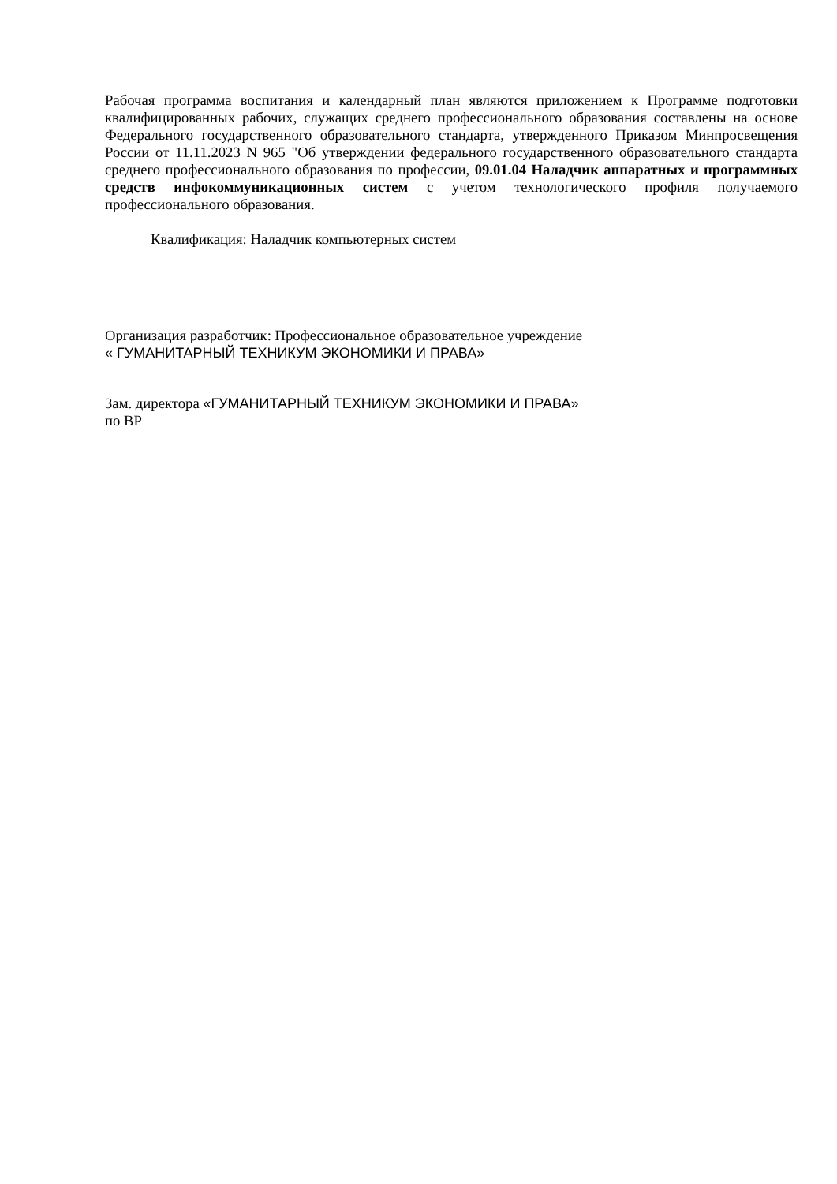Рабочая программа воспитания и календарный план являются приложением к Программе подготовки квалифицированных рабочих, служащих среднего профессионального образования составлены на основе Федерального государственного образовательного стандарта, утвержденного Приказом Минпросвещения России от 11.11.2023 N 965 "Об утверждении федерального государственного образовательного стандарта среднего профессионального образования по профессии, 09.01.04 Наладчик аппаратных и программных средств инфокоммуникационных систем с учетом технологического профиля получаемого профессионального образования.
Квалификация: Наладчик компьютерных систем
Организация разработчик: Профессиональное образовательное учреждение
« ГУМАНИТАРНЫЙ ТЕХНИКУМ ЭКОНОМИКИ И ПРАВА»
Зам. директора «ГУМАНИТАРНЫЙ ТЕХНИКУМ ЭКОНОМИКИ И ПРАВА»
по ВР